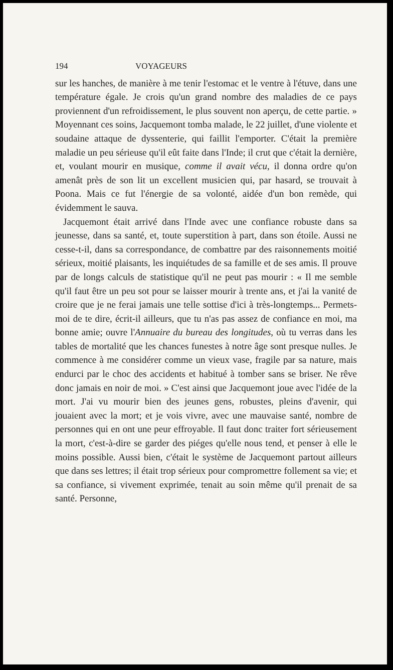194 VOYAGEURS
sur les hanches, de manière à me tenir l'estomac et le ventre à l'étuve, dans une température égale. Je crois qu'un grand nombre des maladies de ce pays proviennent d'un refroidissement, le plus souvent non aperçu, de cette partie. » Moyennant ces soins, Jacquemont tomba malade, le 22 juillet, d'une violente et soudaine attaque de dyssenterie, qui faillit l'emporter. C'était la première maladie un peu sérieuse qu'il eût faite dans l'Inde; il crut que c'était la dernière, et, voulant mourir en musique, comme il avait vécu, il donna ordre qu'on amenât près de son lit un excellent musicien qui, par hasard, se trouvait à Poona. Mais ce fut l'énergie de sa volonté, aidée d'un bon remède, qui évidemment le sauva.
Jacquemont était arrivé dans l'Inde avec une confiance robuste dans sa jeunesse, dans sa santé, et, toute superstition à part, dans son étoile. Aussi ne cesse-t-il, dans sa correspondance, de combattre par des raisonnements moitié sérieux, moitié plaisants, les inquiétudes de sa famille et de ses amis. Il prouve par de longs calculs de statistique qu'il ne peut pas mourir : « Il me semble qu'il faut être un peu sot pour se laisser mourir à trente ans, et j'ai la vanité de croire que je ne ferai jamais une telle sottise d'ici à très-longtemps... Permets-moi de te dire, écrit-il ailleurs, que tu n'as pas assez de confiance en moi, ma bonne amie; ouvre l'Annuaire du bureau des longitudes, où tu verras dans les tables de mortalité que les chances funestes à notre âge sont presque nulles. Je commence à me considérer comme un vieux vase, fragile par sa nature, mais endurci par le choc des accidents et habitué à tomber sans se briser. Ne rêve donc jamais en noir de moi. » C'est ainsi que Jacquemont joue avec l'idée de la mort. J'ai vu mourir bien des jeunes gens, robustes, pleins d'avenir, qui jouaient avec la mort; et je vois vivre, avec une mauvaise santé, nombre de personnes qui en ont une peur effroyable. Il faut donc traiter fort sérieusement la mort, c'est-à-dire se garder des piéges qu'elle nous tend, et penser à elle le moins possible. Aussi bien, c'était le système de Jacquemont partout ailleurs que dans ses lettres; il était trop sérieux pour compromettre follement sa vie; et sa confiance, si vivement exprimée, tenait au soin même qu'il prenait de sa santé. Personne,